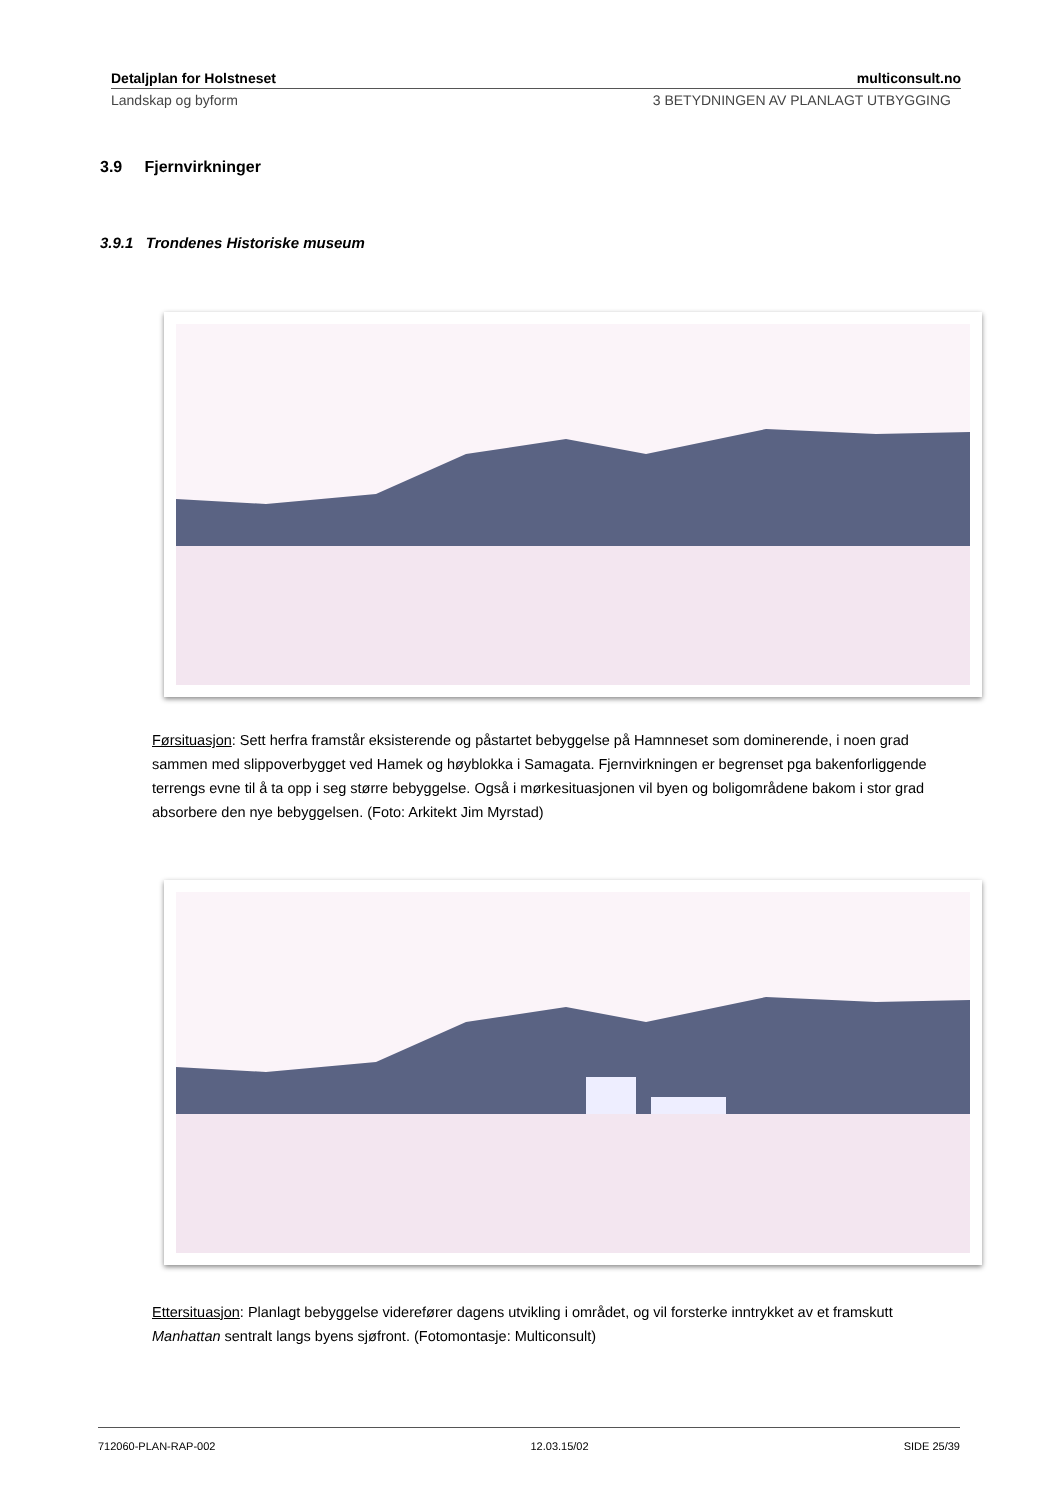Detaljplan for Holstneset multiconsult.no
Landskap og byform 3 BETYDNINGEN AV PLANLAGT UTBYGGING
3.9 Fjernvirkninger
3.9.1 Trondenes Historiske museum
Førsituasjon: Sett herfra framstår eksisterende og påstartet bebyggelse på Hamnneset som dominerende, i noen grad sammen med slippoverbygget ved Hamek og høyblokka i Samagata. Fjernvirkningen er begrenset pga bakenforliggende terrengs evne til å ta opp i seg større bebyggelse. Også i mørkesituasjonen vil byen og boligområdene bakom i stor grad absorbere den nye bebyggelsen. (Foto: Arkitekt Jim Myrstad)
Ettersituasjon: Planlagt bebyggelse viderefører dagens utvikling i området, og vil forsterke inntrykket av et framskutt Manhattan sentralt langs byens sjøfront. (Fotomontasje: Multiconsult)
712060-PLAN-RAP-002 12.03.15/02 SIDE 25/39